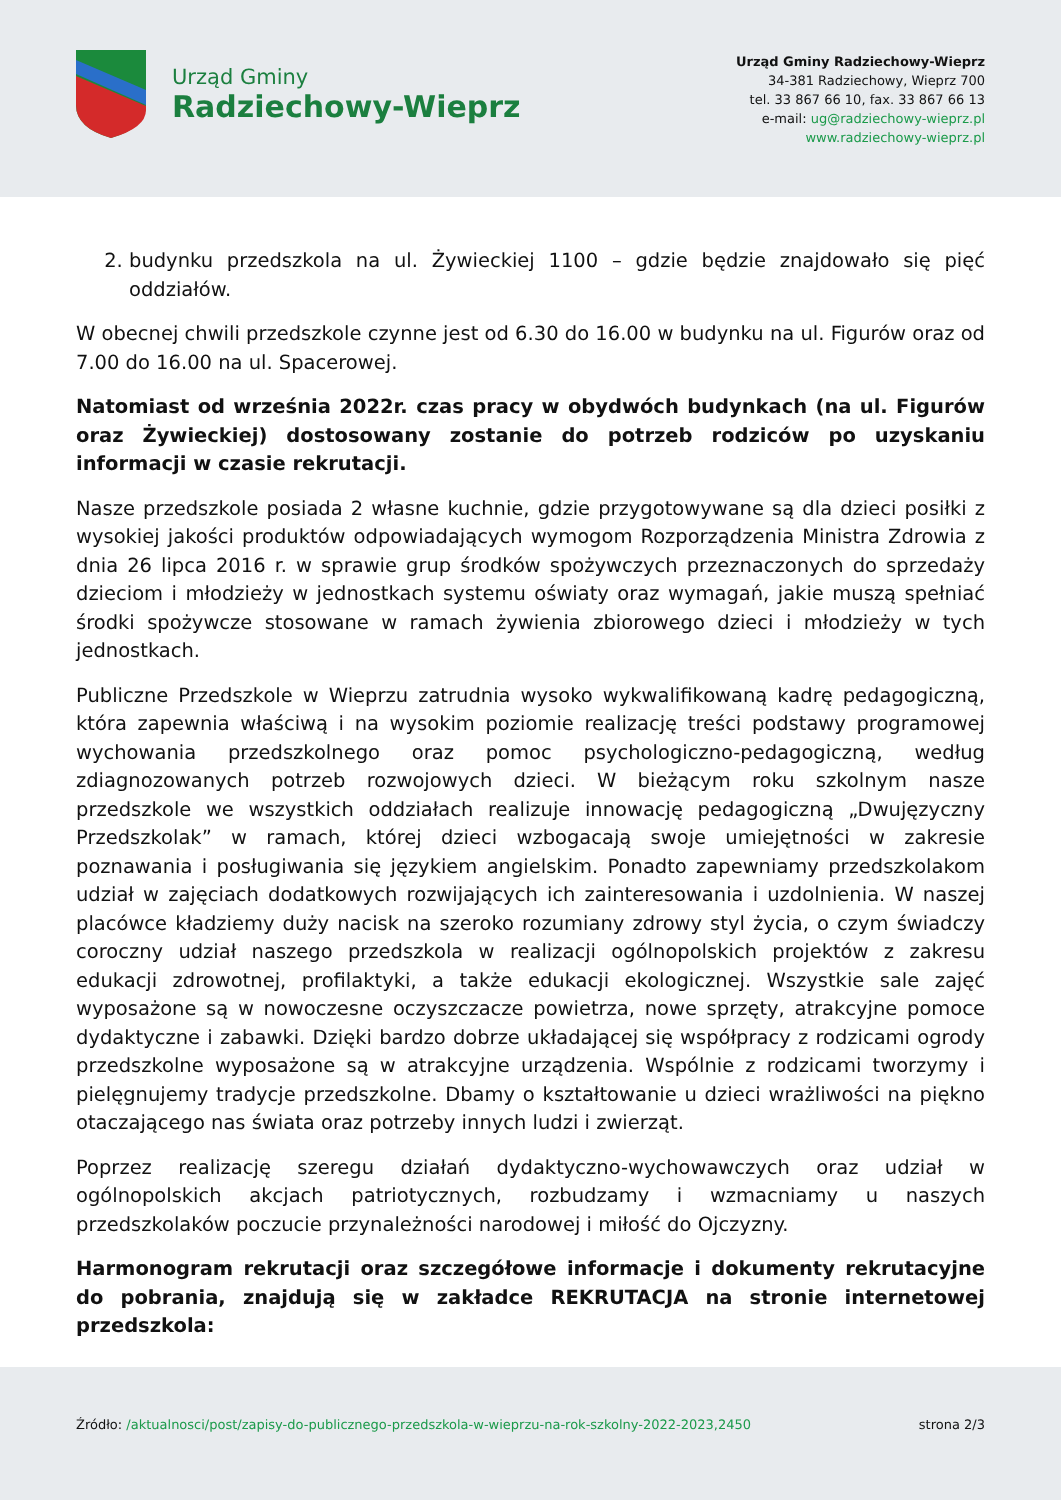Urząd Gminy
Radziechowy-Wieprz
Urząd Gminy Radziechowy-Wieprz
34-381 Radziechowy, Wieprz 700
tel. 33 867 66 10, fax. 33 867 66 13
e-mail: ug@radziechowy-wieprz.pl
www.radziechowy-wieprz.pl
2. budynku przedszkola na ul. Żywieckiej 1100 – gdzie będzie znajdowało się pięć oddziałów.
W obecnej chwili przedszkole czynne jest od 6.30 do 16.00 w budynku na ul. Figurów oraz od 7.00 do 16.00 na ul. Spacerowej.
Natomiast od września 2022r. czas pracy w obydwóch budynkach (na ul. Figurów oraz Żywieckiej) dostosowany zostanie do potrzeb rodziców po uzyskaniu informacji w czasie rekrutacji.
Nasze przedszkole posiada 2 własne kuchnie, gdzie przygotowywane są dla dzieci posiłki z wysokiej jakości produktów odpowiadających wymogom Rozporządzenia Ministra Zdrowia z dnia 26 lipca 2016 r. w sprawie grup środków spożywczych przeznaczonych do sprzedaży dzieciom i młodzieży w jednostkach systemu oświaty oraz wymagań, jakie muszą spełniać środki spożywcze stosowane w ramach żywienia zbiorowego dzieci i młodzieży w tych jednostkach.
Publiczne Przedszkole w Wieprzu zatrudnia wysoko wykwalifikowaną kadrę pedagogiczną, która zapewnia właściwą i na wysokim poziomie realizację treści podstawy programowej wychowania przedszkolnego oraz pomoc psychologiczno-pedagogiczną, według zdiagnozowanych potrzeb rozwojowych dzieci. W bieżącym roku szkolnym nasze przedszkole we wszystkich oddziałach realizuje innowację pedagogiczną „Dwujęzyczny Przedszkolak” w ramach, której dzieci wzbogacają swoje umiejętności w zakresie poznawania i posługiwania się językiem angielskim. Ponadto zapewniamy przedszkolakom udział w zajęciach dodatkowych rozwijających ich zainteresowania i uzdolnienia. W naszej placówce kładziemy duży nacisk na szeroko rozumiany zdrowy styl życia, o czym świadczy coroczny udział naszego przedszkola w realizacji ogólnopolskich projektów z zakresu edukacji zdrowotnej, profilaktyki, a także edukacji ekologicznej. Wszystkie sale zajęć wyposażone są w nowoczesne oczyszczacze powietrza, nowe sprzęty, atrakcyjne pomoce dydaktyczne i zabawki. Dzięki bardzo dobrze układającej się współpracy z rodzicami ogrody przedszkolne wyposażone są w atrakcyjne urządzenia. Wspólnie z rodzicami tworzymy i pielęgnujemy tradycje przedszkolne. Dbamy o kształtowanie u dzieci wrażliwości na piękno otaczającego nas świata oraz potrzeby innych ludzi i zwierząt.
Poprzez realizację szeregu działań dydaktyczno-wychowawczych oraz udział w ogólnopolskich akcjach patriotycznych, rozbudzamy i wzmacniamy u naszych przedszkolaków poczucie przynależności narodowej i miłość do Ojczyzny.
Harmonogram rekrutacji oraz szczegółowe informacje i dokumenty rekrutacyjne do pobrania, znajdują się w zakładce REKRUTACJA na stronie internetowej przedszkola:
Źródło: /aktualnosci/post/zapisy-do-publicznego-przedszkola-w-wieprzu-na-rok-szkolny-2022-2023,2450
strona 2/3